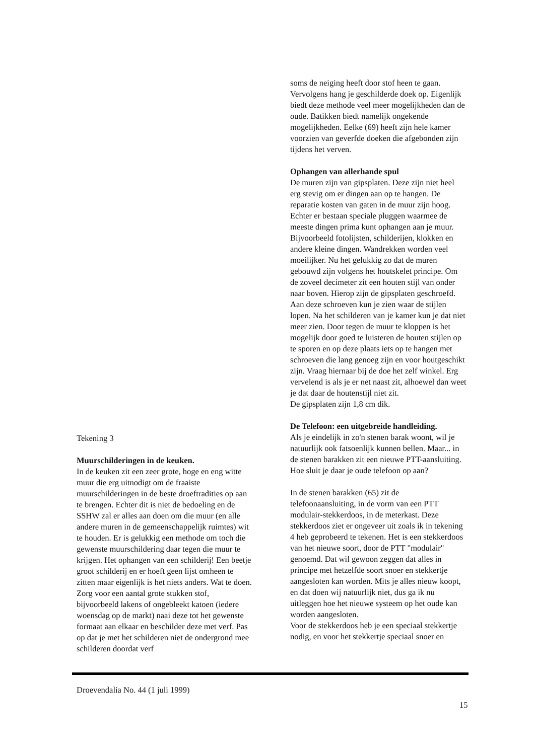Tekening 3
Muurschilderingen in de keuken.
In de keuken zit een zeer grote, hoge en eng witte muur die erg uitnodigt om de fraaiste muurschilderingen in de beste droeftradities op aan te brengen. Echter dit is niet de bedoeling en de SSHW zal er alles aan doen om die muur (en alle andere muren in de gemeenschappelijk ruimtes) wit te houden. Er is gelukkig een methode om toch die gewenste muurschildering daar tegen die muur te krijgen. Het ophangen van een schilderij! Een beetje groot schilderij en er hoeft geen lijst omheen te zitten maar eigenlijk is het niets anders. Wat te doen. Zorg voor een aantal grote stukken stof, bijvoorbeeld lakens of ongebleekt katoen (iedere woensdag op de markt) naai deze tot het gewenste formaat aan elkaar en beschilder deze met verf. Pas op dat je met het schilderen niet de ondergrond mee schilderen doordat verf
soms de neiging heeft door stof heen te gaan. Vervolgens hang je geschilderde doek op. Eigenlijk biedt deze methode veel meer mogelijkheden dan de oude. Batikken biedt namelijk ongekende mogelijkheden. Eelke (69) heeft zijn hele kamer voorzien van geverfde doeken die afgebonden zijn tijdens het verven.
Ophangen van allerhande spul
De muren zijn van gipsplaten. Deze zijn niet heel erg stevig om er dingen aan op te hangen. De reparatie kosten van gaten in de muur zijn hoog. Echter er bestaan speciale pluggen waarmee de meeste dingen prima kunt ophangen aan je muur. Bijvoorbeeld fotolijsten, schilderijen, klokken en andere kleine dingen. Wandrekken worden veel moeilijker. Nu het gelukkig zo dat de muren gebouwd zijn volgens het houtskelet principe. Om de zoveel decimeter zit een houten stijl van onder naar boven. Hierop zijn de gipsplaten geschroefd. Aan deze schroeven kun je zien waar de stijlen lopen. Na het schilderen van je kamer kun je dat niet meer zien. Door tegen de muur te kloppen is het mogelijk door goed te luisteren de houten stijlen op te sporen en op deze plaats iets op te hangen met schroeven die lang genoeg zijn en voor houtgeschikt zijn. Vraag hiernaar bij de doe het zelf winkel. Erg vervelend is als je er net naast zit, alhoewel dan weet je dat daar de houtenstijl niet zit.
De gipsplaten zijn 1,8 cm dik.
De Telefoon: een uitgebreide handleiding.
Als je eindelijk in zo'n stenen barak woont, wil je natuurlijk ook fatsoenlijk kunnen bellen. Maar... in de stenen barakken zit een nieuwe PTT-aansluiting. Hoe sluit je daar je oude telefoon op aan?
In de stenen barakken (65) zit de telefoonaansluiting, in de vorm van een PTT modulair-stekkerdoos, in de meterkast. Deze stekkerdoos ziet er ongeveer uit zoals ik in tekening 4 heb geprobeerd te tekenen. Het is een stekkerdoos van het nieuwe soort, door de PTT "modulair" genoemd. Dat wil gewoon zeggen dat alles in principe met hetzelfde soort snoer en stekkertje aangesloten kan worden. Mits je alles nieuw koopt, en dat doen wij natuurlijk niet, dus ga ik nu uitleggen hoe het nieuwe systeem op het oude kan worden aangesloten.
Voor de stekkerdoos heb je een speciaal stekkertje nodig, en voor het stekkertje speciaal snoer en
Droevendalia No. 44 (1 juli 1999)
15